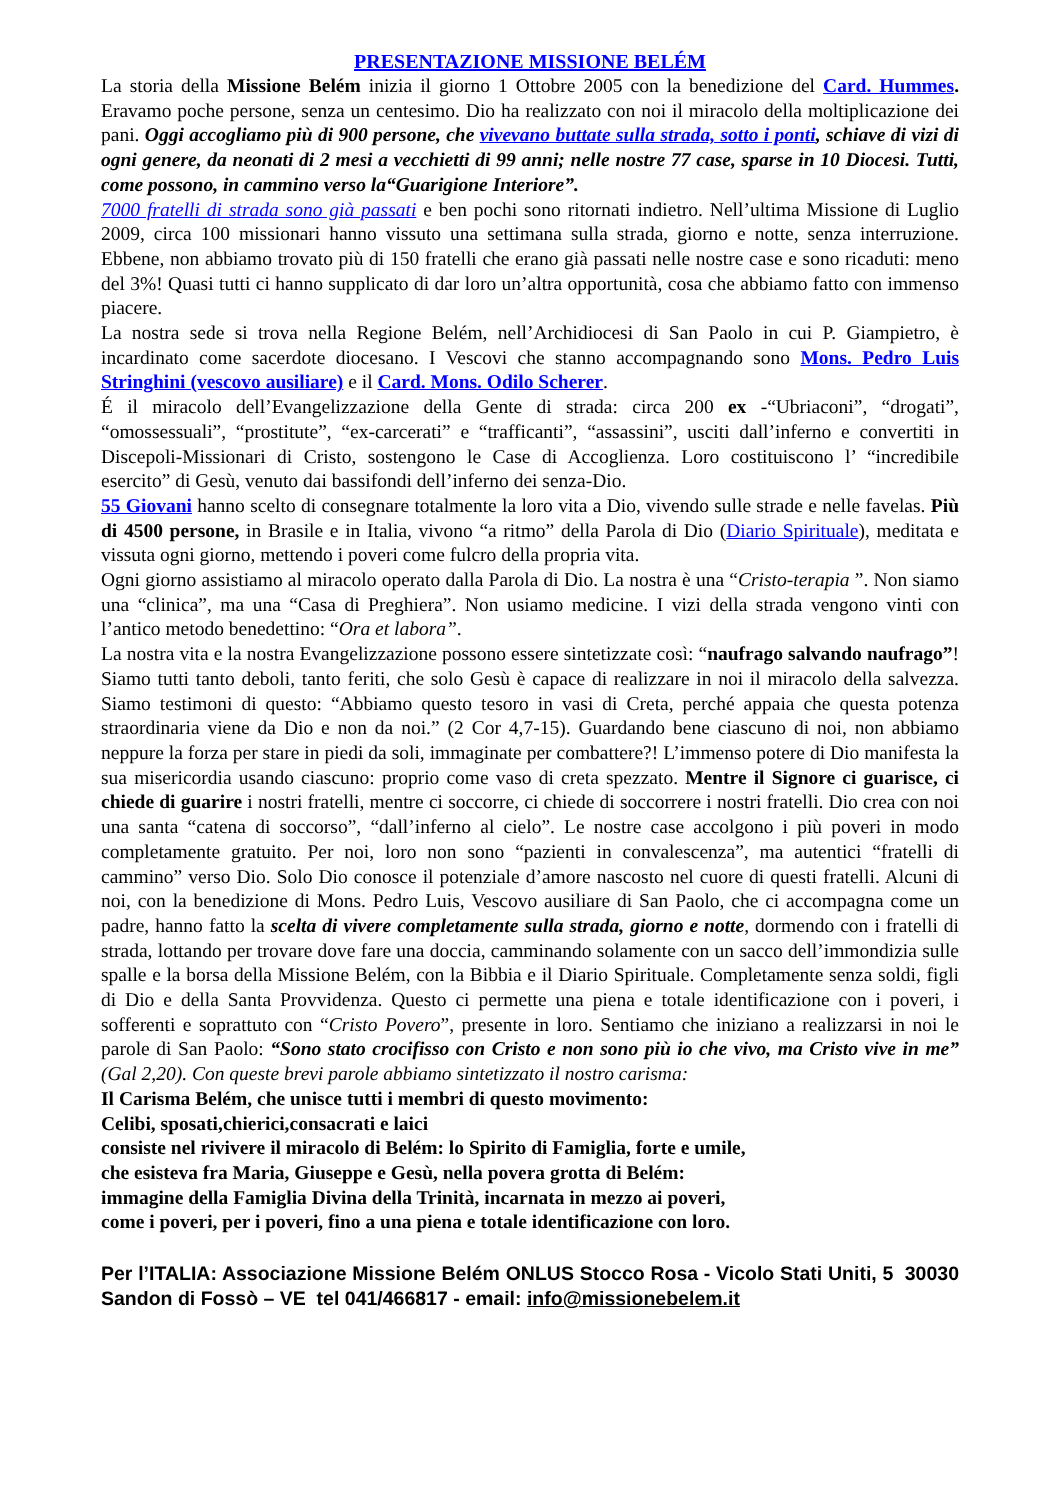PRESENTAZIONE MISSIONE BELÉM
La storia della Missione Belém inizia il giorno 1 Ottobre 2005 con la benedizione del Card. Hummes. Eravamo poche persone, senza un centesimo. Dio ha realizzato con noi il miracolo della moltiplicazione dei pani. Oggi accogliamo più di 900 persone, che vivevano buttate sulla strada, sotto i ponti, schiave di vizi di ogni genere, da neonati di 2 mesi a vecchietti di 99 anni; nelle nostre 77 case, sparse in 10 Diocesi. Tutti, come possono, in cammino verso la“Guarigione Interiore”.
7000 fratelli di strada sono già passati e ben pochi sono ritornati indietro. Nell’ultima Missione di Luglio 2009, circa 100 missionari hanno vissuto una settimana sulla strada, giorno e notte, senza interruzione. Ebbene, non abbiamo trovato più di 150 fratelli che erano già passati nelle nostre case e sono ricaduti: meno del 3%! Quasi tutti ci hanno supplicato di dar loro un’altra opportunità, cosa che abbiamo fatto con immenso piacere.
La nostra sede si trova nella Regione Belém, nell’Archidiocesi di San Paolo in cui P. Giampietro, è incardinato come sacerdote diocesano. I Vescovi che stanno accompagnando sono Mons. Pedro Luis Stringhini (vescovo ausiliare) e il Card. Mons. Odilo Scherer.
É il miracolo dell’Evangelizzazione della Gente di strada: circa 200 ex -“Ubriaconi”, “drogati”, “omossessuali”, “prostitute”, “ex-carcerati” e “trafficanti”, “assassini”, usciti dall’inferno e convertiti in Discepoli-Missionari di Cristo, sostengono le Case di Accoglienza. Loro costituiscono l’ “incredibile esercito” di Gesù, venuto dai bassifondi dell’inferno dei senza-Dio.
55 Giovani hanno scelto di consegnare totalmente la loro vita a Dio, vivendo sulle strade e nelle favelas. Più di 4500 persone, in Brasile e in Italia, vivono “a ritmo” della Parola di Dio (Diario Spirituale), meditata e vissuta ogni giorno, mettendo i poveri come fulcro della propria vita.
Ogni giorno assistiamo al miracolo operato dalla Parola di Dio. La nostra è una “Cristo-terapia ”. Non siamo una “clinica”, ma una “Casa di Preghiera”. Non usiamo medicine. I vizi della strada vengono vinti con l’antico metodo benedettino: “Ora et labora”.
La nostra vita e la nostra Evangelizzazione possono essere sintetizzate così: “naufrago salvando naufrago”! Siamo tutti tanto deboli, tanto feriti, che solo Gesù è capace di realizzare in noi il miracolo della salvezza. Siamo testimoni di questo: “Abbiamo questo tesoro in vasi di Creta, perché appaia che questa potenza straordinaria viene da Dio e non da noi.” (2 Cor 4,7-15). Guardando bene ciascuno di noi, non abbiamo neppure la forza per stare in piedi da soli, immaginate per combattere?! L’immenso potere di Dio manifesta la sua misericordia usando ciascuno: proprio come vaso di creta spezzato. Mentre il Signore ci guarisce, ci chiede di guarire i nostri fratelli, mentre ci soccorre, ci chiede di soccorrere i nostri fratelli. Dio crea con noi una santa “catena di soccorso”, “dall’inferno al cielo”. Le nostre case accolgono i più poveri in modo completamente gratuito. Per noi, loro non sono “pazienti in convalescenza”, ma autentici “fratelli di cammino” verso Dio. Solo Dio conosce il potenziale d’amore nascosto nel cuore di questi fratelli. Alcuni di noi, con la benedizione di Mons. Pedro Luis, Vescovo ausiliare di San Paolo, che ci accompagna come un padre, hanno fatto la scelta di vivere completamente sulla strada, giorno e notte, dormendo con i fratelli di strada, lottando per trovare dove fare una doccia, camminando solamente con un sacco dell’immondizia sulle spalle e la borsa della Missione Belém, con la Bibbia e il Diario Spirituale. Completamente senza soldi, figli di Dio e della Santa Provvidenza. Questo ci permette una piena e totale identificazione con i poveri, i sofferenti e soprattuto con “Cristo Povero”, presente in loro. Sentiamo che iniziano a realizzarsi in noi le parole di San Paolo: “Sono stato crocifisso con Cristo e non sono più io che vivo, ma Cristo vive in me” (Gal 2,20). Con queste brevi parole abbiamo sintetizzato il nostro carisma:
Il Carisma Belém, che unisce tutti i membri di questo movimento:
Celibi, sposati,chierici,consacrati e laici
consiste nel rivivere il miracolo di Belém: lo Spirito di Famiglia, forte e umile,
che esisteva fra Maria, Giuseppe e Gesù, nella povera grotta di Belém:
immagine della Famiglia Divina della Trinità, incarnata in mezzo ai poveri,
come i poveri, per i poveri, fino a una piena e totale identificazione con loro.
Per l’ITALIA: Associazione Missione Belém ONLUS Stocco Rosa - Vicolo Stati Uniti, 5 30030 Sandon di Fossò – VE tel 041/466817 - email: info@missionebelem.it